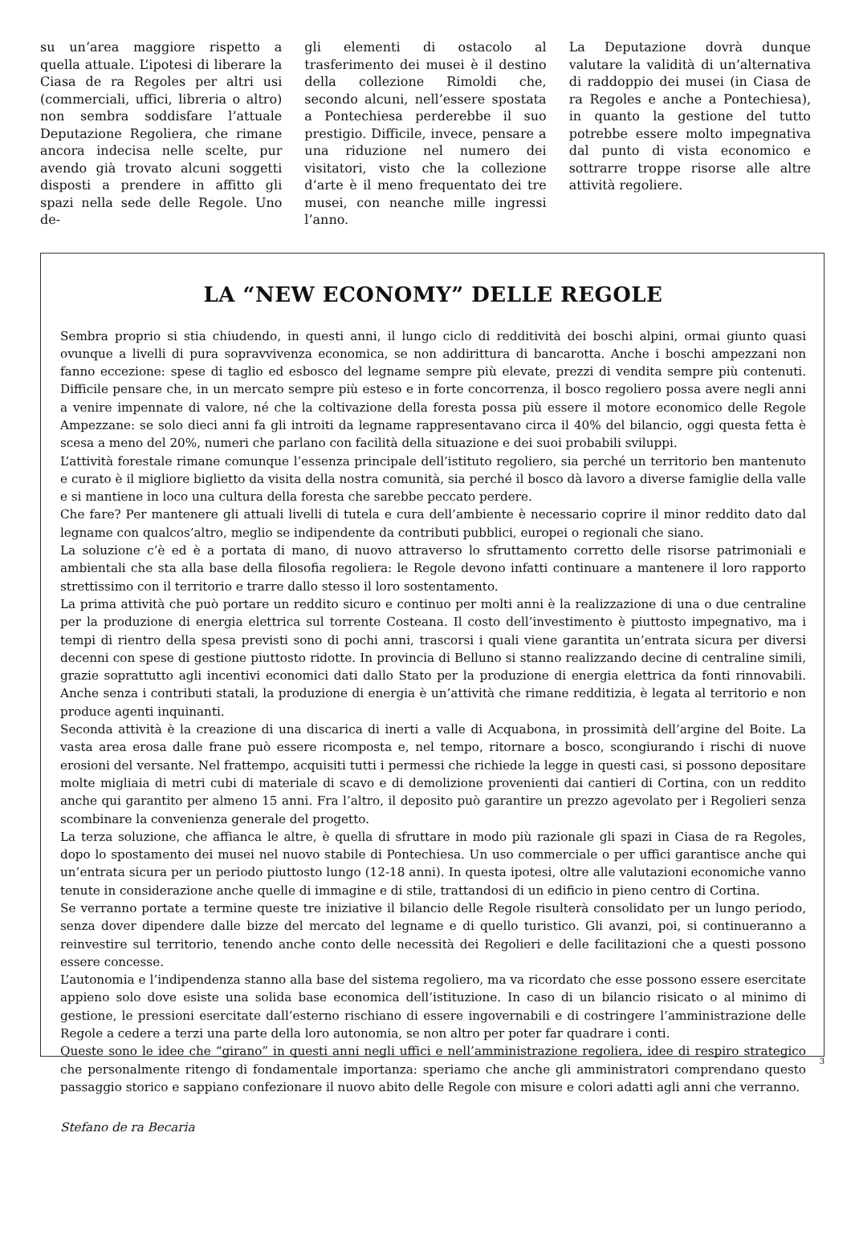su un’area maggiore rispetto a quella attuale. L’ipotesi di liberare la Ciasa de ra Regoles per altri usi (commerciali, uffici, libreria o altro) non sembra soddisfare l’attuale Deputazione Regoliera, che rimane ancora indecisa nelle scelte, pur avendo già trovato alcuni soggetti disposti a prendere in affitto gli spazi nella sede delle Regole. Uno de-
gli elementi di ostacolo al trasferimento dei musei è il destino della collezione Rimoldi che, secondo alcuni, nell’essere spostata a Pontechiesa perderebbe il suo prestigio. Difficile, invece, pensare a una riduzione nel numero dei visitatori, visto che la collezione d’arte è il meno frequentato dei tre musei, con neanche mille ingressi l’anno.
La Deputazione dovrà dunque valutare la validità di un’alternativa di raddoppio dei musei (in Ciasa de ra Regoles e anche a Pontechiesa), in quanto la gestione del tutto potrebbe essere molto impegnativa dal punto di vista economico e sottrarre troppe risorse alle altre attività regoliere.
LA “NEW ECONOMY” DELLE REGOLE
Sembra proprio si stia chiudendo, in questi anni, il lungo ciclo di redditività dei boschi alpini, ormai giunto quasi ovunque a livelli di pura sopravvivenza economica, se non addirittura di bancarotta. Anche i boschi ampezzani non fanno eccezione: spese di taglio ed esbosco del legname sempre più elevate, prezzi di vendita sempre più contenuti. Difficile pensare che, in un mercato sempre più esteso e in forte concorrenza, il bosco regoliero possa avere negli anni a venire impennate di valore, né che la coltivazione della foresta possa più essere il motore economico delle Regole Ampezzane: se solo dieci anni fa gli introiti da legname rappresentavano circa il 40% del bilancio, oggi questa fetta è scesa a meno del 20%, numeri che parlano con facilità della situazione e dei suoi probabili sviluppi.
L’attività forestale rimane comunque l’essenza principale dell’istituto regoliero, sia perché un territorio ben mantenuto e curato è il migliore biglietto da visita della nostra comunità, sia perché il bosco dà lavoro a diverse famiglie della valle e si mantiene in loco una cultura della foresta che sarebbe peccato perdere.
Che fare? Per mantenere gli attuali livelli di tutela e cura dell’ambiente è necessario coprire il minor reddito dato dal legname con qualcos’altro, meglio se indipendente da contributi pubblici, europei o regionali che siano.
La soluzione c’è ed è a portata di mano, di nuovo attraverso lo sfruttamento corretto delle risorse patrimoniali e ambientali che sta alla base della filosofia regoliera: le Regole devono infatti continuare a mantenere il loro rapporto strettissimo con il territorio e trarre dallo stesso il loro sostentamento.
La prima attività che può portare un reddito sicuro e continuo per molti anni è la realizzazione di una o due centraline per la produzione di energia elettrica sul torrente Costeana. Il costo dell’investimento è piuttosto impegnativo, ma i tempi di rientro della spesa previsti sono di pochi anni, trascorsi i quali viene garantita un’entrata sicura per diversi decenni con spese di gestione piuttosto ridotte. In provincia di Belluno si stanno realizzando decine di centraline simili, grazie soprattutto agli incentivi economici dati dallo Stato per la produzione di energia elettrica da fonti rinnovabili. Anche senza i contributi statali, la produzione di energia è un’attività che rimane redditizia, è legata al territorio e non produce agenti inquinanti.
Seconda attività è la creazione di una discarica di inerti a valle di Acquabona, in prossimità dell’argine del Boite. La vasta area erosa dalle frane può essere ricomposta e, nel tempo, ritornare a bosco, scongiurando i rischi di nuove erosioni del versante. Nel frattempo, acquisiti tutti i permessi che richiede la legge in questi casi, si possono depositare molte migliaia di metri cubi di materiale di scavo e di demolizione provenienti dai cantieri di Cortina, con un reddito anche qui garantito per almeno 15 anni. Fra l’altro, il deposito può garantire un prezzo agevolato per i Regolieri senza scombinare la convenienza generale del progetto.
La terza soluzione, che affianca le altre, è quella di sfruttare in modo più razionale gli spazi in Ciasa de ra Regoles, dopo lo spostamento dei musei nel nuovo stabile di Pontechiesa. Un uso commerciale o per uffici garantisce anche qui un’entrata sicura per un periodo piuttosto lungo (12-18 anni). In questa ipotesi, oltre alle valutazioni economiche vanno tenute in considerazione anche quelle di immagine e di stile, trattandosi di un edificio in pieno centro di Cortina.
Se verranno portate a termine queste tre iniziative il bilancio delle Regole risulterà consolidato per un lungo periodo, senza dover dipendere dalle bizze del mercato del legname e di quello turistico. Gli avanzi, poi, si continueranno a reinvestire sul territorio, tenendo anche conto delle necessità dei Regolieri e delle facilitazioni che a questi possono essere concesse.
L’autonomia e l’indipendenza stanno alla base del sistema regoliero, ma va ricordato che esse possono essere esercitate appieno solo dove esiste una solida base economica dell’istituzione. In caso di un bilancio risicato o al minimo di gestione, le pressioni esercitate dall’esterno rischiano di essere ingovernabili e di costringere l’amministrazione delle Regole a cedere a terzi una parte della loro autonomia, se non altro per poter far quadrare i conti.
Queste sono le idee che “girano” in questi anni negli uffici e nell’amministrazione regoliera, idee di respiro strategico che personalmente ritengo di fondamentale importanza: speriamo che anche gli amministratori comprendano questo passaggio storico e sappiano confezionare il nuovo abito delle Regole con misure e colori adatti agli anni che verranno.
Stefano de ra Becaria
3